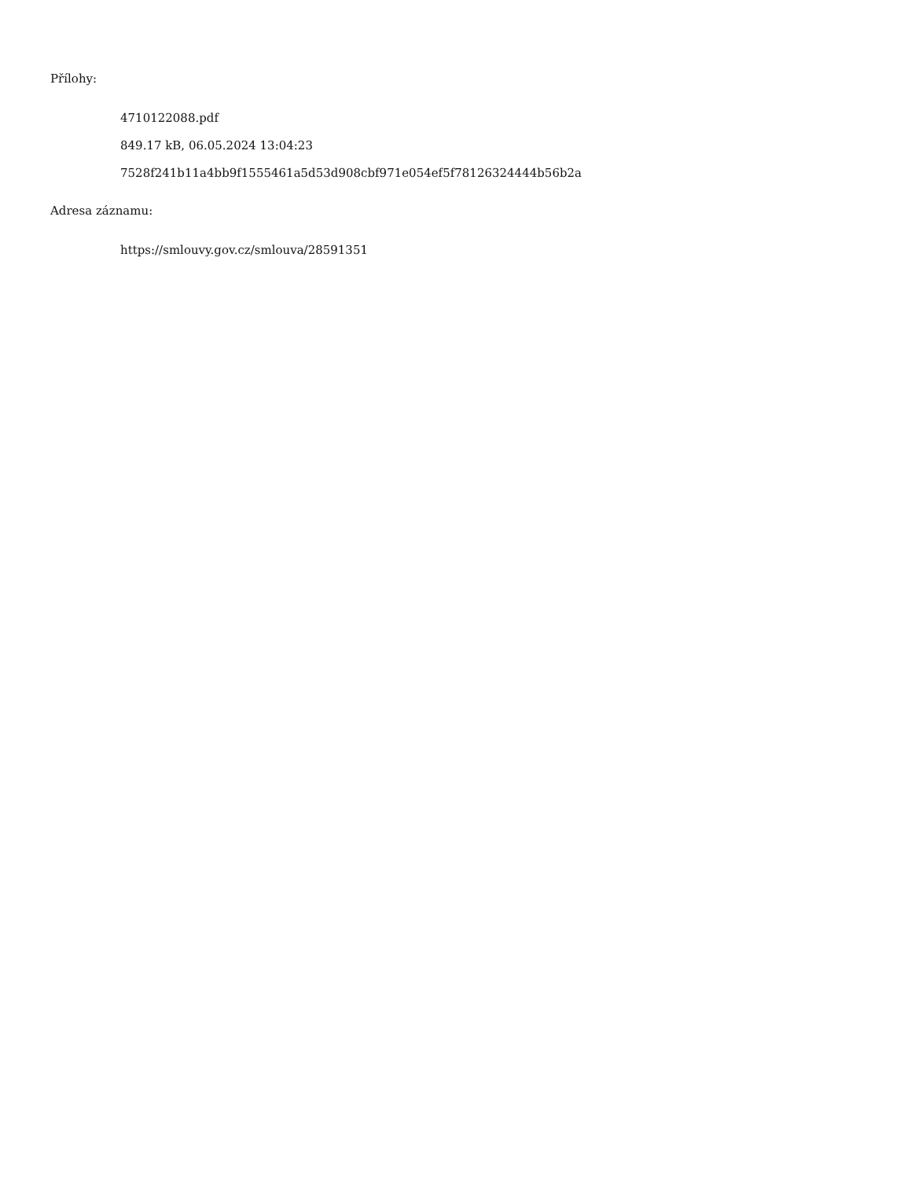Přílohy:
4710122088.pdf
849.17 kB, 06.05.2024 13:04:23
7528f241b11a4bb9f1555461a5d53d908cbf971e054ef5f78126324444b56b2a
Adresa záznamu:
https://smlouvy.gov.cz/smlouva/28591351